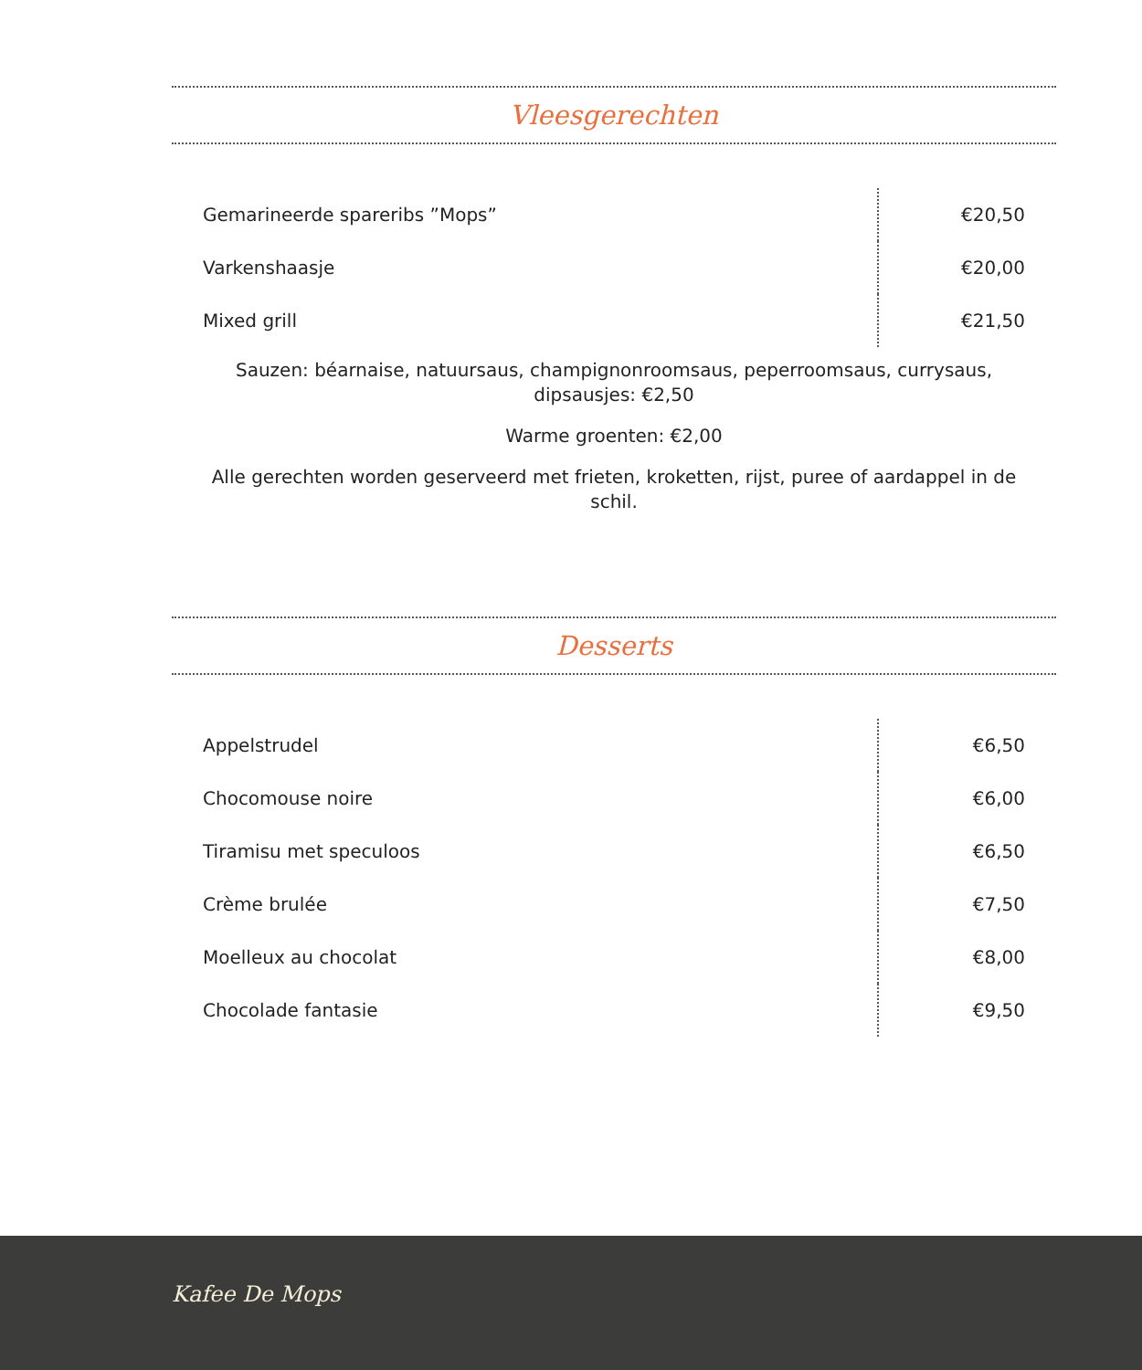Vleesgerechten
| Gemarineerde spareribs ”Mops” | €20,50 |
| Varkenshaasje | €20,00 |
| Mixed grill | €21,50 |
Sauzen: béarnaise, natuursaus, champignonroomsaus, peperroomsaus, currysaus, dipsausjes: €2,50
Warme groenten: €2,00
Alle gerechten worden geserveerd met frieten, kroketten, rijst, puree of aardappel in de schil.
Desserts
| Appelstrudel | €6,50 |
| Chocomouse noire | €6,00 |
| Tiramisu met speculoos | €6,50 |
| Crème brulée | €7,50 |
| Moelleux au chocolat | €8,00 |
| Chocolade fantasie | €9,50 |
Kafee De Mops